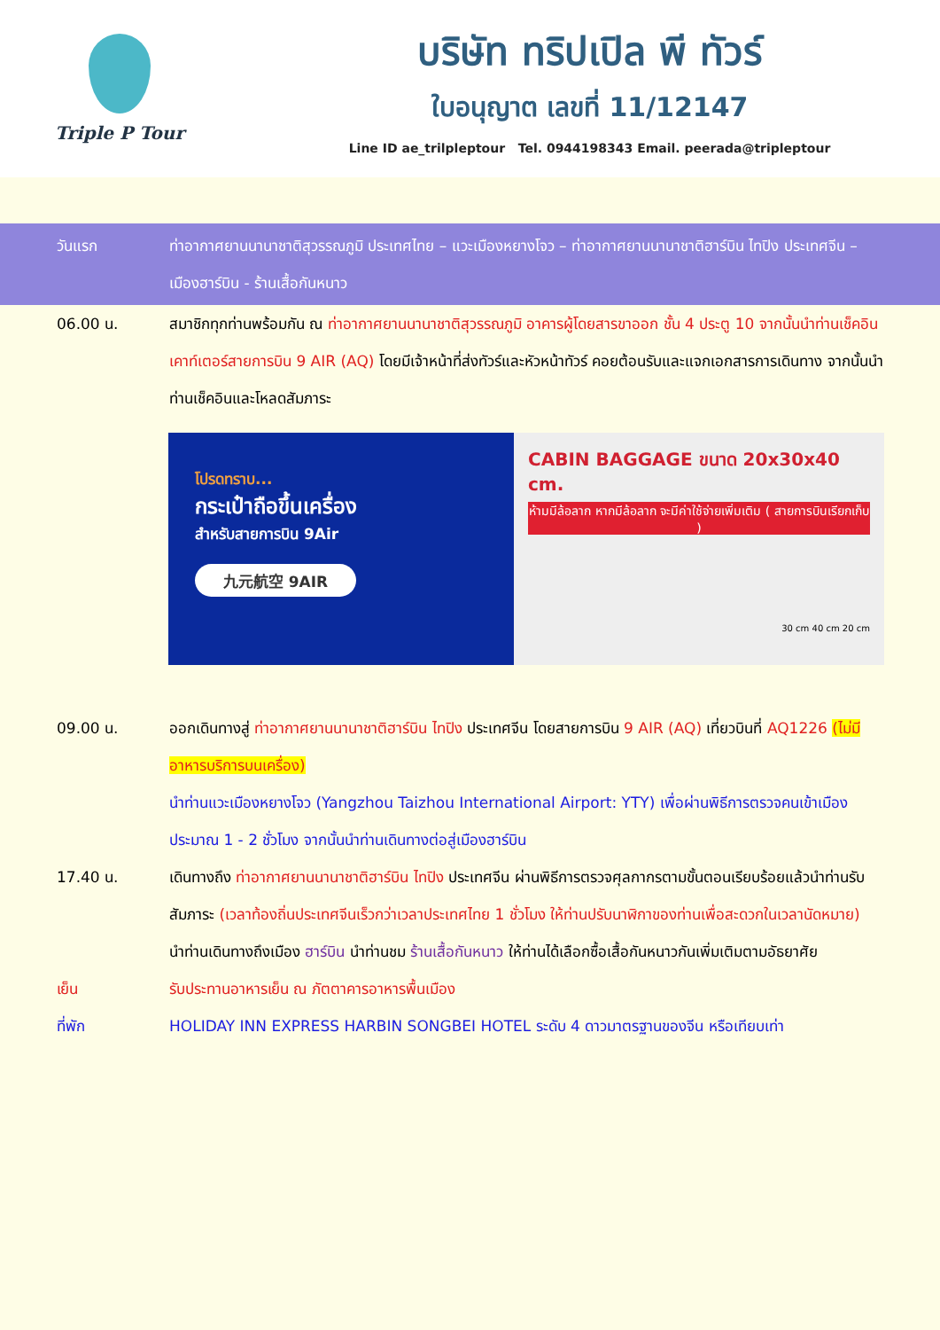Triple P Tour
บริษัท ทริปเปิล พี ทัวร์
ใบอนุญาต เลขที่ 11/12147
Line ID ae_trilpleptour Tel. 0944198343 Email. peerada@tripleptour
วันแรก ท่าอากาศยานนานาชาติสุวรรณภูมิ ประเทศไทย – แวะเมืองหยางโจว – ท่าอากาศยานนานาชาติฮาร์บิน ไทปิง ประเทศจีน – เมืองฮาร์บิน - ร้านเสื้อกันหนาว
06.00 น. สมาชิกทุกท่านพร้อมกัน ณ ท่าอากาศยานนานาชาติสุวรรณภูมิ อาคารผู้โดยสารขาออก ชั้น 4 ประตู 10 จากนั้นนำท่านเช็คอินเคาท์เตอร์สายการบิน 9 AIR (AQ) โดยมีเจ้าหน้าที่ส่งทัวร์และหัวหน้าทัวร์ คอยต้อนรับและแจกเอกสารการเดินทาง จากนั้นนำท่านเช็คอินและโหลดสัมภาระ
โปรดทราบ...
กระเป๋าถือขึ้นเครื่อง
สำหรับสายการบิน 9Air
九元航空 9AIR
CABIN BAGGAGE ขนาด 20x30x40 cm.
ห้ามมีล้อลาก หากมีล้อลาก จะมีค่าใช้จ่ายเพิ่มเติม ( สายการบินเรียกเก็บ )
30 cm 40 cm 20 cm
09.00 น. ออกเดินทางสู่ ท่าอากาศยานนานาชาติฮาร์บิน ไทปิง ประเทศจีน โดยสายการบิน 9 AIR (AQ) เที่ยวบินที่ AQ1226 (ไม่มีอาหารบริการบนเครื่อง)
นำท่านแวะเมืองหยางโจว (Yangzhou Taizhou International Airport: YTY) เพื่อผ่านพิธีการตรวจคนเข้าเมือง ประมาณ 1 - 2 ชั่วโมง จากนั้นนำท่านเดินทางต่อสู่เมืองฮาร์บิน
17.40 น. เดินทางถึง ท่าอากาศยานนานาชาติฮาร์บิน ไทปิง ประเทศจีน ผ่านพิธีการตรวจศุลกากรตามขั้นตอนเรียบร้อยแล้วนำท่านรับสัมภาระ (เวลาท้องถิ่นประเทศจีนเร็วกว่าเวลาประเทศไทย 1 ชั่วโมง ให้ท่านปรับนาฬิกาของท่านเพื่อสะดวกในเวลานัดหมาย)
นำท่านเดินทางถึงเมือง ฮาร์บิน นำท่านชม ร้านเสื้อกันหนาว ให้ท่านได้เลือกซื้อเสื้อกันหนาวกันเพิ่มเติมตามอัธยาศัย
เย็น รับประทานอาหารเย็น ณ ภัตตาคารอาหารพื้นเมือง
ที่พัก HOLIDAY INN EXPRESS HARBIN SONGBEI HOTEL ระดับ 4 ดาวมาตรฐานของจีน หรือเทียบเท่า